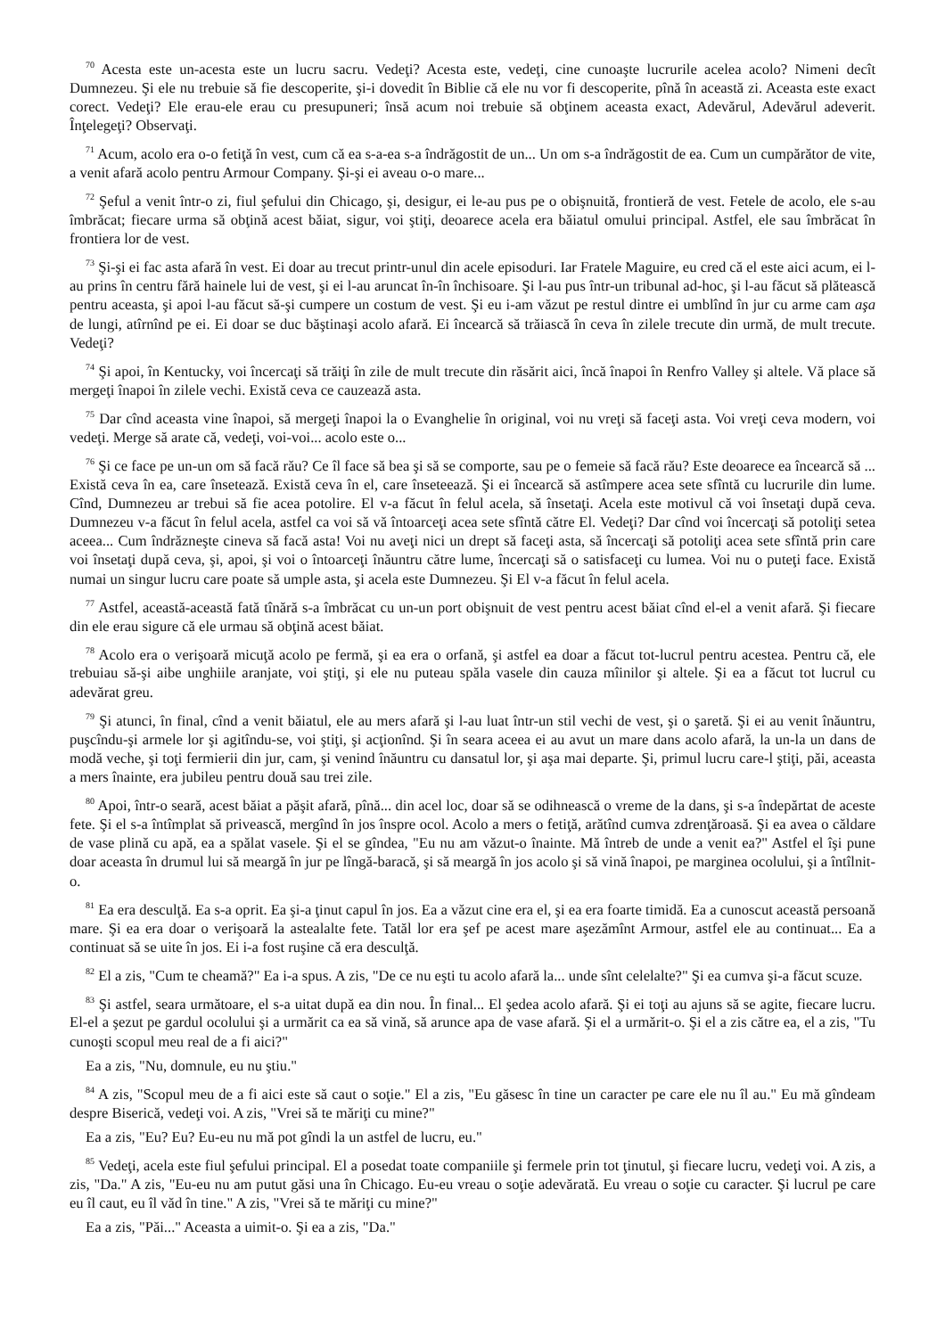<sup>70</sup> Acesta este un-acesta este un lucru sacru. Vedeţi? Acesta este, vedeţi, cine cunoaşte lucrurile acelea acolo? Nimeni decît Dumnezeu. Şi ele nu trebuie să fie descoperite, şi-i dovedit în Biblie că ele nu vor fi descoperite, pînă în această zi. Aceasta este exact corect. Vedeţi? Ele erau-ele erau cu presupuneri; însă acum noi trebuie să obţinem aceasta exact, Adevărul, Adevărul adeverit. Înţelegeţi? Observaţi.
<sup>71</sup> Acum, acolo era o-o fetiţă în vest, cum că ea s-a-ea s-a îndrăgostit de un... Un om s-a îndrăgostit de ea. Cum un cumpărător de vite, a venit afară acolo pentru Armour Company. Şi-şi ei aveau o-o mare...
<sup>72</sup> Şeful a venit într-o zi, fiul şefului din Chicago, şi, desigur, ei le-au pus pe o obişnuită, frontieră de vest. Fetele de acolo, ele s-au îmbrăcat; fiecare urma să obţină acest băiat, sigur, voi ştiţi, deoarece acela era băiatul omului principal. Astfel, ele sau îmbrăcat în frontiera lor de vest.
<sup>73</sup> Şi-şi ei fac asta afară în vest. Ei doar au trecut printr-unul din acele episoduri. Iar Fratele Maguire, eu cred că el este aici acum, ei l-au prins în centru fără hainele lui de vest, şi ei l-au aruncat în-în închisoare. Şi l-au pus într-un tribunal ad-hoc, şi l-au făcut să plătească pentru aceasta, şi apoi l-au făcut să-şi cumpere un costum de vest. Şi eu i-am văzut pe restul dintre ei umblînd în jur cu arme cam aşa de lungi, atîrnînd pe ei. Ei doar se duc băştinaşi acolo afară. Ei încearcă să trăiască în ceva în zilele trecute din urmă, de mult trecute. Vedeţi?
<sup>74</sup> Şi apoi, în Kentucky, voi încercaţi să trăiţi în zile de mult trecute din răsărit aici, încă înapoi în Renfro Valley şi altele. Vă place să mergeţi înapoi în zilele vechi. Există ceva ce cauzează asta.
<sup>75</sup> Dar cînd aceasta vine înapoi, să mergeţi înapoi la o Evanghelie în original, voi nu vreţi să faceţi asta. Voi vreţi ceva modern, voi vedeţi. Merge să arate că, vedeţi, voi-voi... acolo este o...
<sup>76</sup> Şi ce face pe un-un om să facă rău? Ce îl face să bea şi să se comporte, sau pe o femeie să facă rău? Este deoarece ea încearcă să ... Există ceva în ea, care însetează. Există ceva în el, care înseteează. Şi ei încearcă să astîmpere acea sete sfîntă cu lucrurile din lume. Cînd, Dumnezeu ar trebui să fie acea potolire. El v-a făcut în felul acela, să însetaţi. Acela este motivul că voi însetaţi după ceva. Dumnezeu v-a făcut în felul acela, astfel ca voi să vă întoarceţi acea sete sfîntă către El. Vedeţi? Dar cînd voi încercaţi să potoliţi setea aceea... Cum îndrăzneşte cineva să facă asta! Voi nu aveţi nici un drept să faceţi asta, să încercaţi să potoliţi acea sete sfîntă prin care voi însetaţi după ceva, şi, apoi, şi voi o întoarceţi înăuntru către lume, încercaţi să o satisfaceţi cu lumea. Voi nu o puteţi face. Există numai un singur lucru care poate să umple asta, şi acela este Dumnezeu. Şi El v-a făcut în felul acela.
<sup>77</sup> Astfel, această-această fată tînără s-a îmbrăcat cu un-un port obişnuit de vest pentru acest băiat cînd el-el a venit afară. Şi fiecare din ele erau sigure că ele urmau să obţină acest băiat.
<sup>78</sup> Acolo era o verişoară micuţă acolo pe fermă, şi ea era o orfană, şi astfel ea doar a făcut tot-lucrul pentru acestea. Pentru că, ele trebuiau să-şi aibe unghiile aranjate, voi ştiţi, şi ele nu puteau spăla vasele din cauza mîinilor şi altele. Şi ea a făcut tot lucrul cu adevărat greu.
<sup>79</sup> Şi atunci, în final, cînd a venit băiatul, ele au mers afară şi l-au luat într-un stil vechi de vest, şi o şaretă. Şi ei au venit înăuntru, puşcîndu-şi armele lor şi agitîndu-se, voi ştiţi, şi acţionînd. Şi în seara aceea ei au avut un mare dans acolo afară, la un-la un dans de modă veche, şi toţi fermierii din jur, cam, şi venind înăuntru cu dansatul lor, şi aşa mai departe. Şi, primul lucru care-l ştiţi, păi, aceasta a mers înainte, era jubileu pentru două sau trei zile.
<sup>80</sup> Apoi, într-o seară, acest băiat a păşit afară, pînă... din acel loc, doar să se odihnească o vreme de la dans, şi s-a îndepărtat de aceste fete. Şi el s-a întîmplat să privească, mergînd în jos înspre ocol. Acolo a mers o fetiţă, arătînd cumva zdrenţăroasă. Şi ea avea o căldare de vase plină cu apă, ea a spălat vasele. Şi el se gîndea, "Eu nu am văzut-o înainte. Mă întreb de unde a venit ea?" Astfel el îşi pune doar aceasta în drumul lui să meargă în jur pe lîngă-baracă, şi să meargă în jos acolo şi să vină înapoi, pe marginea ocolului, şi a întîlnit-o.
<sup>81</sup> Ea era desculţă. Ea s-a oprit. Ea şi-a ţinut capul în jos. Ea a văzut cine era el, şi ea era foarte timidă. Ea a cunoscut această persoană mare. Şi ea era doar o verişoară la astealalte fete. Tatăl lor era şef pe acest mare aşezămînt Armour, astfel ele au continuat... Ea a continuat să se uite în jos. Ei i-a fost ruşine că era desculţă.
<sup>82</sup> El a zis, "Cum te cheamă?" Ea i-a spus. A zis, "De ce nu eşti tu acolo afară la... unde sînt celelalte?" Şi ea cumva şi-a făcut scuze.
<sup>83</sup> Şi astfel, seara următoare, el s-a uitat după ea din nou. În final... El şedea acolo afară. Şi ei toţi au ajuns să se agite, fiecare lucru. El-el a şezut pe gardul ocolului şi a urmărit ca ea să vină, să arunce apa de vase afară. Şi el a urmărit-o. Şi el a zis către ea, el a zis, "Tu cunoşti scopul meu real de a fi aici?"
Ea a zis, "Nu, domnule, eu nu ştiu."
<sup>84</sup> A zis, "Scopul meu de a fi aici este să caut o soţie." El a zis, "Eu găsesc în tine un caracter pe care ele nu îl au." Eu mă gîndeam despre Biserică, vedeţi voi. A zis, "Vrei să te măriţi cu mine?"
Ea a zis, "Eu? Eu? Eu-eu nu mă pot gîndi la un astfel de lucru, eu."
<sup>85</sup> Vedeţi, acela este fiul şefului principal. El a posedat toate companiile şi fermele prin tot ţinutul, şi fiecare lucru, vedeţi voi. A zis, a zis, "Da." A zis, "Eu-eu nu am putut găsi una în Chicago. Eu-eu vreau o soţie adevărată. Eu vreau o soţie cu caracter. Şi lucrul pe care eu îl caut, eu îl văd în tine." A zis, "Vrei să te măriţi cu mine?"
Ea a zis, "Păi..." Aceasta a uimit-o. Şi ea a zis, "Da."